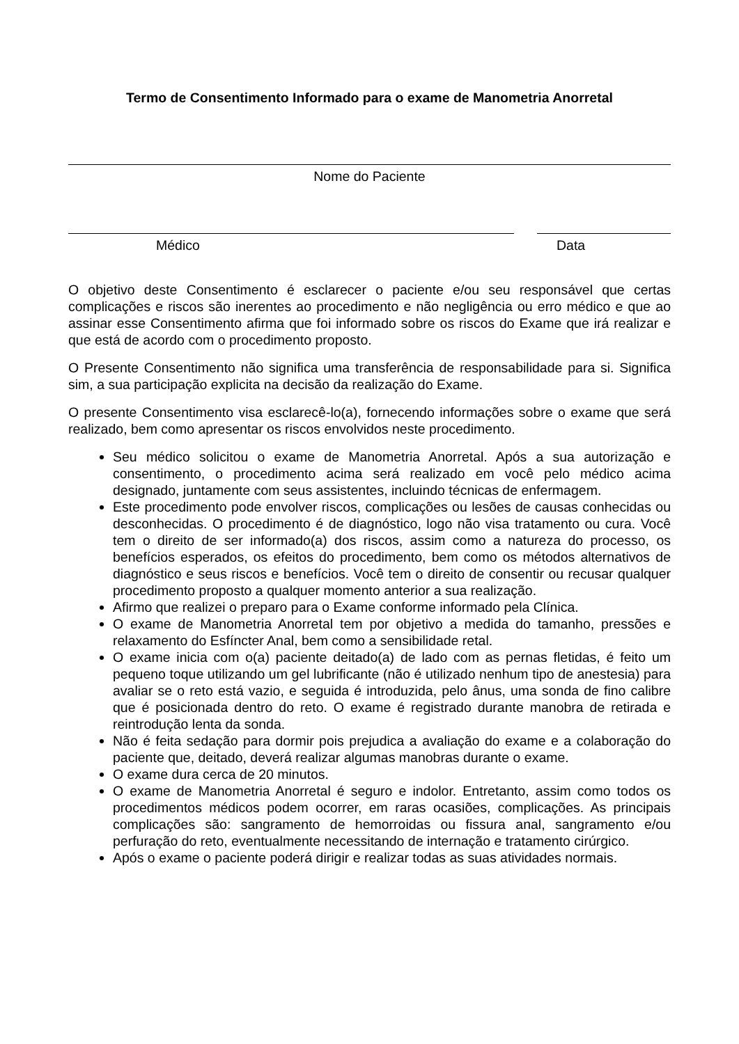Termo de Consentimento Informado para o exame de Manometria Anorretal
Nome do Paciente
Médico Data
O objetivo deste Consentimento é esclarecer o paciente e/ou seu responsável que certas complicações e riscos são inerentes ao procedimento e não negligência ou erro médico e que ao assinar esse Consentimento afirma que foi informado sobre os riscos do Exame que irá realizar e que está de acordo com o procedimento proposto.
O Presente Consentimento não significa uma transferência de responsabilidade para si. Significa sim, a sua participação explicita na decisão da realização do Exame.
O presente Consentimento visa esclarecê-lo(a), fornecendo informações sobre o exame que será realizado, bem como apresentar os riscos envolvidos neste procedimento.
Seu médico solicitou o exame de Manometria Anorretal. Após a sua autorização e consentimento, o procedimento acima será realizado em você pelo médico acima designado, juntamente com seus assistentes, incluindo técnicas de enfermagem.
Este procedimento pode envolver riscos, complicações ou lesões de causas conhecidas ou desconhecidas. O procedimento é de diagnóstico, logo não visa tratamento ou cura. Você tem o direito de ser informado(a) dos riscos, assim como a natureza do processo, os benefícios esperados, os efeitos do procedimento, bem como os métodos alternativos de diagnóstico e seus riscos e benefícios. Você tem o direito de consentir ou recusar qualquer procedimento proposto a qualquer momento anterior a sua realização.
Afirmo que realizei o preparo para o Exame conforme informado pela Clínica.
O exame de Manometria Anorretal tem por objetivo a medida do tamanho, pressões e relaxamento do Esfíncter Anal, bem como a sensibilidade retal.
O exame inicia com o(a) paciente deitado(a) de lado com as pernas fletidas, é feito um pequeno toque utilizando um gel lubrificante (não é utilizado nenhum tipo de anestesia) para avaliar se o reto está vazio, e seguida é introduzida, pelo ânus, uma sonda de fino calibre que é posicionada dentro do reto. O exame é registrado durante manobra de retirada e reintrodução lenta da sonda.
Não é feita sedação para dormir pois prejudica a avaliação do exame e a colaboração do paciente que, deitado, deverá realizar algumas manobras durante o exame.
O exame dura cerca de 20 minutos.
O exame de Manometria Anorretal é seguro e indolor. Entretanto, assim como todos os procedimentos médicos podem ocorrer, em raras ocasiões, complicações. As principais complicações são: sangramento de hemorroidas ou fissura anal, sangramento e/ou perfuração do reto, eventualmente necessitando de internação e tratamento cirúrgico.
Após o exame o paciente poderá dirigir e realizar todas as suas atividades normais.